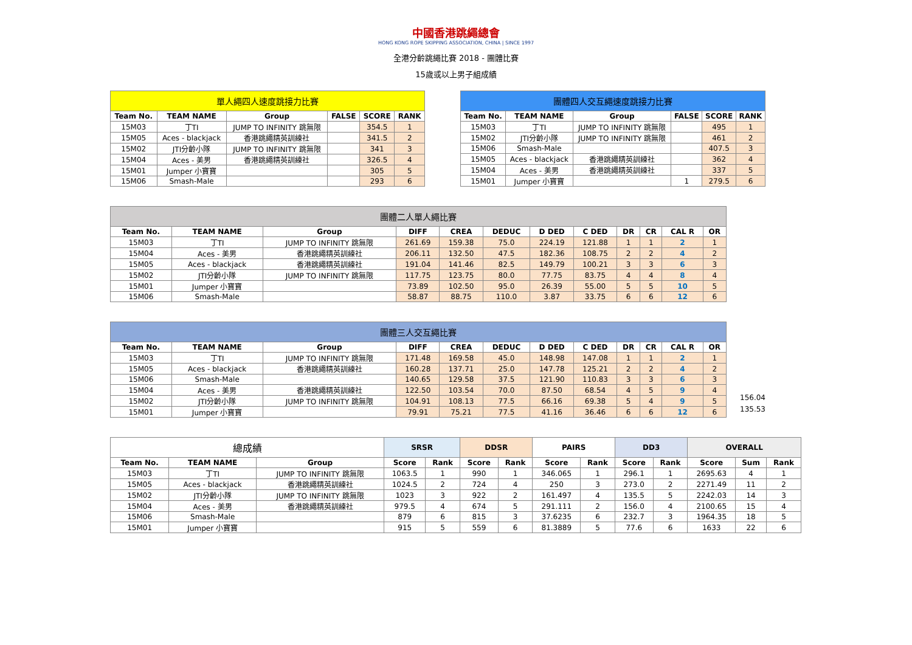中國香港跳繩總會
HONG KONG ROPE SKIPPING ASSOCIATION, CHINA | SINCE 1997
全港分齡跳繩比賽 2018 - 團體比賽
15歲或以上男子組成績
| 單人繩四人速度跳接力比賽 | | | | | |
| Team No. | TEAM NAME | Group | FALSE | SCORE | RANK |
| 15M03 | 丁TI | JUMP TO INFINITY 跳無限 | | 354.5 | 1 |
| 15M05 | Aces - blackjack | 香港跳繩精英訓練社 | | 341.5 | 2 |
| 15M02 | JTI分齡小隊 | JUMP TO INFINITY 跳無限 | | 341 | 3 |
| 15M04 | Aces - 美男 | 香港跳繩精英訓練社 | | 326.5 | 4 |
| 15M01 | Jumper 小寶寶 | | | 305 | 5 |
| 15M06 | Smash-Male | | | 293 | 6 |
| 團體四人交互繩速度跳接力比賽 | | | | | |
| Team No. | TEAM NAME | Group | FALSE | SCORE | RANK |
| 15M03 | 丁TI | JUMP TO INFINITY 跳無限 | | 495 | 1 |
| 15M02 | JTI分齡小隊 | JUMP TO INFINITY 跳無限 | | 461 | 2 |
| 15M06 | Smash-Male | | | 407.5 | 3 |
| 15M05 | Aces - blackjack | 香港跳繩精英訓練社 | | 362 | 4 |
| 15M04 | Aces - 美男 | 香港跳繩精英訓練社 | | 337 | 5 |
| 15M01 | Jumper 小寶寶 | | 1 | 279.5 | 6 |
| 團體二人單人繩比賽 | | | | | | | | | | | |
| Team No. | TEAM NAME | Group | DIFF | CREA | DEDUC | D DED | C DED | DR | CR | CAL R | OR |
| 15M03 | 丁TI | JUMP TO INFINITY 跳無限 | 261.69 | 159.38 | 75.0 | 224.19 | 121.88 | 1 | 1 | 2 | 1 |
| 15M04 | Aces - 美男 | 香港跳繩精英訓練社 | 206.11 | 132.50 | 47.5 | 182.36 | 108.75 | 2 | 2 | 4 | 2 |
| 15M05 | Aces - blackjack | 香港跳繩精英訓練社 | 191.04 | 141.46 | 82.5 | 149.79 | 100.21 | 3 | 3 | 6 | 3 |
| 15M02 | JTI分齡小隊 | JUMP TO INFINITY 跳無限 | 117.75 | 123.75 | 80.0 | 77.75 | 83.75 | 4 | 4 | 8 | 4 |
| 15M01 | Jumper 小寶寶 | | 73.89 | 102.50 | 95.0 | 26.39 | 55.00 | 5 | 5 | 10 | 5 |
| 15M06 | Smash-Male | | 58.87 | 88.75 | 110.0 | 3.87 | 33.75 | 6 | 6 | 12 | 6 |
| 團體三人交互繩比賽 | | | | | | | | | | | |
| Team No. | TEAM NAME | Group | DIFF | CREA | DEDUC | D DED | C DED | DR | CR | CAL R | OR |
| 15M03 | 丁TI | JUMP TO INFINITY 跳無限 | 171.48 | 169.58 | 45.0 | 148.98 | 147.08 | 1 | 1 | 2 | 1 |
| 15M05 | Aces - blackjack | 香港跳繩精英訓練社 | 160.28 | 137.71 | 25.0 | 147.78 | 125.21 | 2 | 2 | 4 | 2 |
| 15M06 | Smash-Male | | 140.65 | 129.58 | 37.5 | 121.90 | 110.83 | 3 | 3 | 6 | 3 |
| 15M04 | Aces - 美男 | 香港跳繩精英訓練社 | 122.50 | 103.54 | 70.0 | 87.50 | 68.54 | 4 | 5 | 9 | 4 |
| 15M02 | JTI分齡小隊 | JUMP TO INFINITY 跳無限 | 104.91 | 108.13 | 77.5 | 66.16 | 69.38 | 5 | 4 | 9 | 5 |
| 15M01 | Jumper 小寶寶 | | 79.91 | 75.21 | 77.5 | 41.16 | 36.46 | 6 | 6 | 12 | 6 |
156.04
135.53
| 總成績 | | | SRSR | | DDSR | | PAIRS | | DD3 | | OVERALL | | |
| Team No. | TEAM NAME | Group | Score | Rank | Score | Rank | Score | Rank | Score | Rank | Score | Sum | Rank |
| 15M03 | 丁TI | JUMP TO INFINITY 跳無限 | 1063.5 | 1 | 990 | 1 | 346.065 | 1 | 296.1 | 1 | 2695.63 | 4 | 1 |
| 15M05 | Aces - blackjack | 香港跳繩精英訓練社 | 1024.5 | 2 | 724 | 4 | 250 | 3 | 273.0 | 2 | 2271.49 | 11 | 2 |
| 15M02 | JTI分齡小隊 | JUMP TO INFINITY 跳無限 | 1023 | 3 | 922 | 2 | 161.497 | 4 | 135.5 | 5 | 2242.03 | 14 | 3 |
| 15M04 | Aces - 美男 | 香港跳繩精英訓練社 | 979.5 | 4 | 674 | 5 | 291.111 | 2 | 156.0 | 4 | 2100.65 | 15 | 4 |
| 15M06 | Smash-Male | | 879 | 6 | 815 | 3 | 37.6235 | 6 | 232.7 | 3 | 1964.35 | 18 | 5 |
| 15M01 | Jumper 小寶寶 | | 915 | 5 | 559 | 6 | 81.3889 | 5 | 77.6 | 6 | 1633 | 22 | 6 |